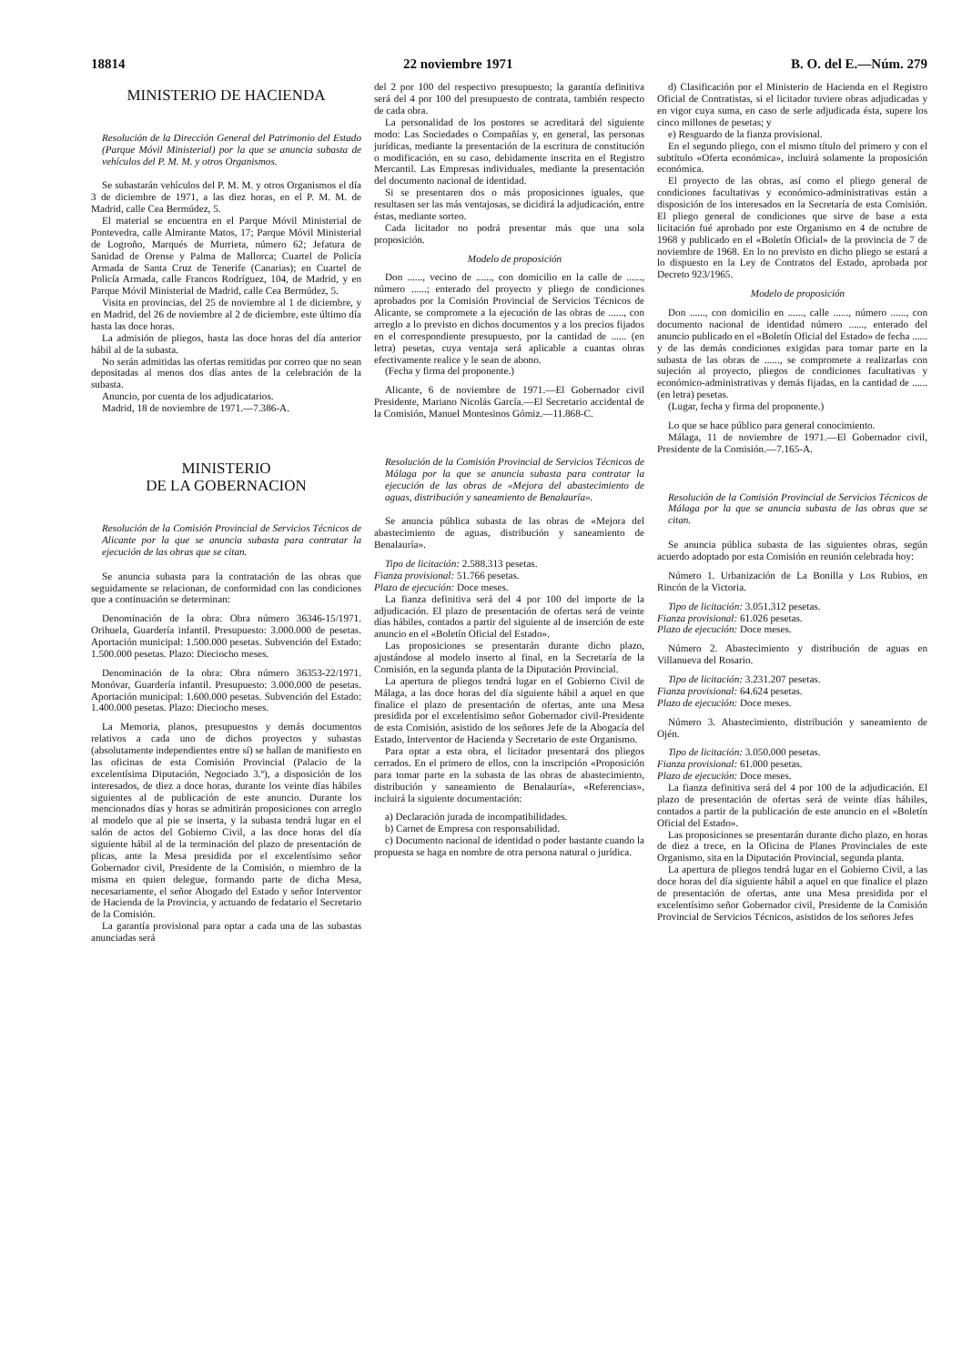18814 22 noviembre 1971 B. O. del E.—Núm. 279
MINISTERIO DE HACIENDA
Resolución de la Dirección General del Patrimonio del Estado (Parque Móvil Ministerial) por la que se anuncia subasta de vehículos del P. M. M. y otros Organismos.
Se subastarán vehículos del P. M. M. y otros Organismos el día 3 de diciembre de 1971, a las diez horas, en el P. M. M. de Madrid, calle Cea Bermúdez, 5.
El material se encuentra en el Parque Móvil Ministerial de Pontevedra, calle Almirante Matos, 17; Parque Móvil Ministerial de Logroño, Marqués de Murrieta, número 62; Jefatura de Sanidad de Orense y Palma de Mallorca; Cuartel de Policía Armada de Santa Cruz de Tenerife (Canarias); en Cuartel de Policía Armada, calle Francos Rodríguez, 104, de Madrid, y en Parque Móvil Ministerial de Madrid, calle Cea Bermúdez, 5.
Visita en provincias, del 25 de noviembre al 1 de diciembre, y en Madrid, del 26 de noviembre al 2 de diciembre, este último día hasta las doce horas.
La admisión de pliegos, hasta las doce horas del día anterior hábil al de la subasta.
No serán admitidas las ofertas remitidas por correo que no sean depositadas al menos dos días antes de la celebración de la subasta.
Anuncio, por cuenta de los adjudicatarios.
Madrid, 18 de noviembre de 1971.—7.386-A.
MINISTERIO
DE LA GOBERNACION
Resolución de la Comisión Provincial de Servicios Técnicos de Alicante por la que se anuncia subasta para contratar la ejecución de las obras que se citan.
Se anuncia subasta para la contratación de las obras que seguidamente se relacionan, de conformidad con las condiciones que a continuación se determinan:
Denominación de la obra: Obra número 36346-15/1971. Orihuela, Guardería infantil. Presupuesto: 3.000.000 de pesetas. Aportación municipal: 1.500.000 pesetas. Subvención del Estado: 1.500.000 pesetas. Plazo: Dieciocho meses.
Denominación de la obra: Obra número 36353-22/1971. Monóvar, Guardería infantil. Presupuesto: 3.000.000 de pesetas. Aportación municipal: 1.600.000 pesetas. Subvención del Estado: 1.400.000 pesetas. Plazo: Dieciocho meses.
La Memoria, planos, presupuestos y demás documentos relativos a cada uno de dichos proyectos y subastas (absolutamente independientes entre sí) se hallan de manifiesto en las oficinas de esta Comisión Provincial (Palacio de la excelentísima Diputación, Negociado 3.º), a disposición de los interesados, de diez a doce horas, durante los veinte días hábiles siguientes al de publicación de este anuncio. Durante los mencionados días y horas se admitirán proposiciones con arreglo al modelo que al pie se inserta, y la subasta tendrá lugar en el salón de actos del Gobierno Civil, a las doce horas del día siguiente hábil al de la terminación del plazo de presentación de plicas, ante la Mesa presidida por el excelentísimo señor Gobernador civil, Presidente de la Comisión, o miembro de la misma en quien delegue, formando parte de dicha Mesa, necesariamente, el señor Abogado del Estado y señor Interventor de Hacienda de la Provincia, y actuando de fedatario el Secretario de la Comisión.
La garantía provisional para optar a cada una de las subastas anunciadas será
del 2 por 100 del respectivo presupuesto; la garantía definitiva será del 4 por 100 del presupuesto de contrata, también respecto de cada obra.
La personalidad de los postores se acreditará del siguiente modo: Las Sociedades o Compañías y, en general, las personas jurídicas, mediante la presentación de la escritura de constitución o modificación, en su caso, debidamente inscrita en el Registro Mercantil. Las Empresas individuales, mediante la presentación del documento nacional de identidad.
Si se presentaren dos o más proposiciones iguales, que resultasen ser las más ventajosas, se dicidirá la adjudicación, entre éstas, mediante sorteo.
Cada licitador no podrá presentar más que una sola proposición.
Modelo de proposición
Don ......, vecino de ......, con domicilio en la calle de ......, número ......; enterado del proyecto y pliego de condiciones aprobados por la Comisión Provincial de Servicios Técnicos de Alicante, se compromete a la ejecución de las obras de ......, con arreglo a lo previsto en dichos documentos y a los precios fijados en el correspondiente presupuesto, por la cantidad de ...... (en letra) pesetas, cuya ventaja será aplicable a cuantas obras efectivamente realice y le sean de abono.
(Fecha y firma del proponente.)
Alicante, 6 de noviembre de 1971.—El Gobernador civil Presidente, Mariano Nicolás García.—El Secretario accidental de la Comisión, Manuel Montesinos Gómiz.—11.868-C.
Resolución de la Comisión Provincial de Servicios Técnicos de Málaga por la que se anuncia subasta para contratar la ejecución de las obras de «Mejora del abastecimiento de aguas, distribución y saneamiento de Benalauría».
Se anuncia pública subasta de las obras de «Mejora del abastecimiento de aguas, distribución y saneamiento de Benalauría».
Tipo de licitación: 2.588.313 pesetas.
Fianza provisional: 51.766 pesetas.
Plazo de ejecución: Doce meses.
La fianza definitiva será del 4 por 100 del importe de la adjudicación. El plazo de presentación de ofertas será de veinte días hábiles, contados a partir del siguiente al de inserción de este anuncio en el «Boletín Oficial del Estado».
Las proposiciones se presentarán durante dicho plazo, ajustándose al modelo inserto al final, en la Secretaría de la Comisión, en la segunda planta de la Diputación Provincial.
La apertura de pliegos tendrá lugar en el Gobierno Civil de Málaga, a las doce horas del día siguiente hábil a aquel en que finalice el plazo de presentación de ofertas, ante una Mesa presidida por el excelentísimo señor Gobernador civil-Presidente de esta Comisión, asistido de los señores Jefe de la Abogacía del Estado, Interventor de Hacienda y Secretario de este Organismo.
Para optar a esta obra, el licitador presentará dos pliegos cerrados. En el primero de ellos, con la inscripción «Proposición para tomar parte en la subasta de las obras de abastecimiento, distribución y saneamiento de Benalauría», «Referencias», incluirá la siguiente documentación:
a) Declaración jurada de incompatibilidades.
b) Carnet de Empresa con responsabilidad.
c) Documento nacional de identidad o poder bastante cuando la propuesta se haga en nombre de otra persona natural o jurídica.
d) Clasificación por el Ministerio de Hacienda en el Registro Oficial de Contratistas, si el licitador tuviere obras adjudicadas y en vigor cuya suma, en caso de serle adjudicada ésta, supere los cinco millones de pesetas; y
e) Resguardo de la fianza provisional.
En el segundo pliego, con el mismo título del primero y con el subtítulo «Oferta económica», incluirá solamente la proposición económica.
El proyecto de las obras, así como el pliego general de condiciones facultativas y económico-administrativas están a disposición de los interesados en la Secretaría de esta Comisión. El pliego general de condiciones que sirve de base a esta licitación fué aprobado por este Organismo en 4 de octubre de 1968 y publicado en el «Boletín Oficial» de la provincia de 7 de noviembre de 1968. En lo no previsto en dicho pliego se estará a lo dispuesto en la Ley de Contratos del Estado, aprobada por Decreto 923/1965.
Modelo de proposición
Don ......, con domicilio en ......, calle ......, número ......, con documento nacional de identidad número ......, enterado del anuncio publicado en el «Boletín Oficial del Estado» de fecha ...... y de las demás condiciones exigidas para tomar parte en la subasta de las obras de ......, se compromete a realizarlas con sujeción al proyecto, pliegos de condiciones facultativas y económico-administrativas y demás fijadas, en la cantidad de ...... (en letra) pesetas.
(Lugar, fecha y firma del proponente.)
Lo que se hace público para general conocimiento.
Málaga, 11 de noviembre de 1971.—El Gobernador civil, Presidente de la Comisión.—7.165-A.
Resolución de la Comisión Provincial de Servicios Técnicos de Málaga por la que se anuncia subasta de las obras que se citan.
Se anuncia pública subasta de las siguientes obras, según acuerdo adoptado por esta Comisión en reunión celebrada hoy:
Número 1. Urbanización de La Bonilla y Los Rubios, en Rincón de la Victoria.
Tipo de licitación: 3.051.312 pesetas.
Fianza provisional: 61.026 pesetas.
Plazo de ejecución: Doce meses.
Número 2. Abastecimiento y distribución de aguas en Villanueva del Rosario.
Tipo de licitación: 3.231.207 pesetas.
Fianza provisional: 64.624 pesetas.
Plazo de ejecución: Doce meses.
Número 3. Abastecimiento, distribución y saneamiento de Ojén.
Tipo de licitación: 3.050.000 pesetas.
Fianza provisional: 61.000 pesetas.
Plazo de ejecución: Doce meses.
La fianza definitiva será del 4 por 100 de la adjudicación. El plazo de presentación de ofertas será de veinte días hábiles, contados a partir de la publicación de este anuncio en el «Boletín Oficial del Estado».
Las proposiciones se presentarán durante dicho plazo, en horas de diez a trece, en la Oficina de Planes Provinciales de este Organismo, sita en la Diputación Provincial, segunda planta.
La apertura de pliegos tendrá lugar en el Gobierno Civil, a las doce horas del día siguiente hábil a aquel en que finalice el plazo de presentación de ofertas, ante una Mesa presidida por el excelentísimo señor Gobernador civil, Presidente de la Comisión Provincial de Servicios Técnicos, asistidos de los señores Jefes